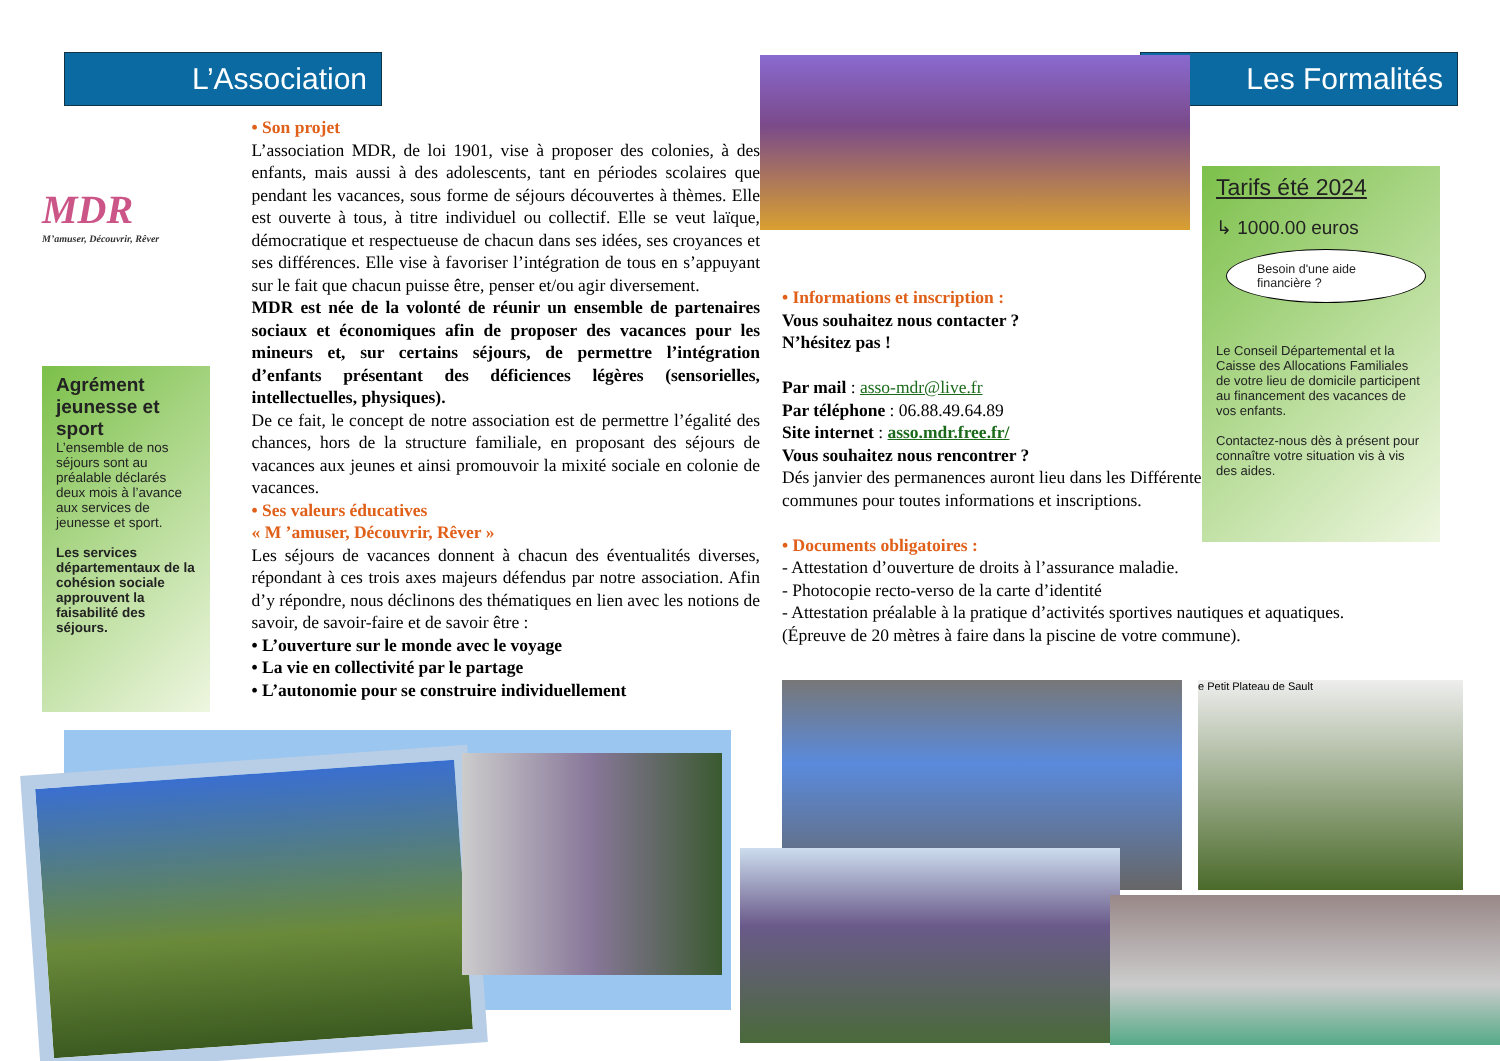L’Association
MDR
M’amuser, Découvrir, Rêver
Agrément jeunesse et sport
L’ensemble de nos séjours sont au préalable déclarés deux mois à l’avance aux services de jeunesse et sport.
Les services départementaux de la cohésion sociale approuvent la faisabilité des séjours.
• Son projet
L’association MDR, de loi 1901, vise à proposer des colonies, à des enfants, mais aussi à des adolescents, tant en périodes scolaires que pendant les vacances, sous forme de séjours découvertes à thèmes. Elle est ouverte à tous, à titre individuel ou collectif. Elle se veut laïque, démocratique et respectueuse de chacun dans ses idées, ses croyances et ses différences. Elle vise à favoriser l’intégration de tous en s’appuyant sur le fait que chacun puisse être, penser et/ou agir diversement.
MDR est née de la volonté de réunir un ensemble de partenaires sociaux et économiques afin de proposer des vacances pour les mineurs et, sur certains séjours, de permettre l’intégration d’enfants présentant des déficiences légères (sensorielles, intellectuelles, physiques).
De ce fait, le concept de notre association est de permettre l’égalité des chances, hors de la structure familiale, en proposant des séjours de vacances aux jeunes et ainsi promouvoir la mixité sociale en colonie de vacances.
• Ses valeurs éducatives
« M ’amuser, Découvrir, Rêver »
Les séjours de vacances donnent à chacun des éventualités diverses, répondant à ces trois axes majeurs défendus par notre association. Afin d’y répondre, nous déclinons des thématiques en lien avec les notions de savoir, de savoir-faire et de savoir être :
• L’ouverture sur le monde avec le voyage
• La vie en collectivité par le partage
• L’autonomie pour se construire individuellement
Les Formalités
• Informations et inscription :
Vous souhaitez nous contacter ?
N’hésitez pas !
Par mail : asso-mdr@live.fr
Par téléphone : 06.88.49.64.89
Site internet : asso.mdr.free.fr/
Vous souhaitez nous rencontrer ?
Dés janvier des permanences auront lieu dans les Différentes communes pour toutes informations et inscriptions.
• Documents obligatoires :
- Attestation d’ouverture de droits à l’assurance maladie.
- Photocopie recto-verso de la carte d’identité
- Attestation préalable à la pratique d’activités sportives nautiques et aquatiques.
(Épreuve de 20 mètres à faire dans la piscine de votre commune).
Tarifs été 2024
↳ 1000.00 euros
Besoin d'une aide financière ?
Le Conseil Départemental et la Caisse des Allocations Familiales de votre lieu de domicile participent au financement des vacances de vos enfants.
Contactez-nous dès à présent pour connaître votre situation vis à vis des aides.
e Petit Plateau de Sault